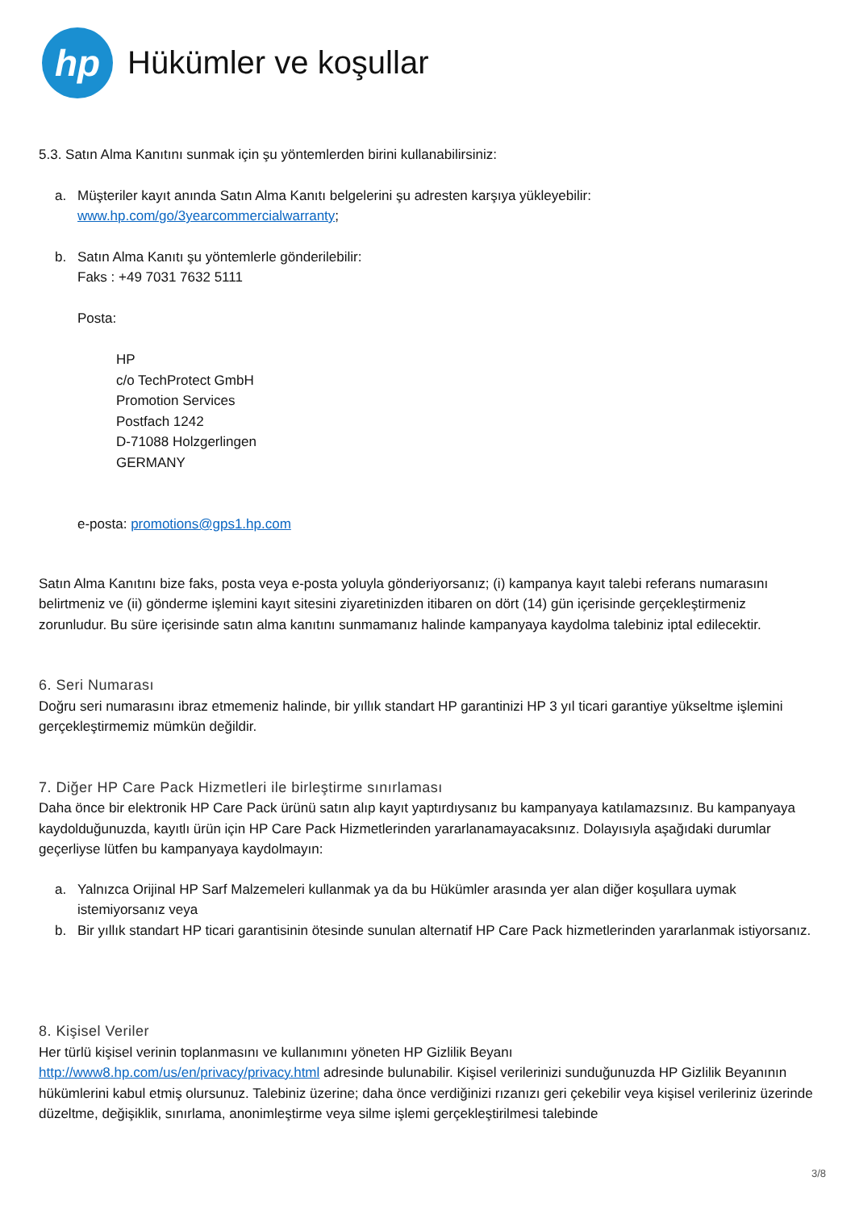hp
Hükümler ve koşullar
5.3. Satın Alma Kanıtını sunmak için şu yöntemlerden birini kullanabilirsiniz:
a. Müşteriler kayıt anında Satın Alma Kanıtı belgelerini şu adresten karşıya yükleyebilir:
www.hp.com/go/3yearcommercialwarranty;
b. Satın Alma Kanıtı şu yöntemlerle gönderilebilir:
Faks : +49 7031 7632 5111
Posta:
HP
c/o TechProtect GmbH
Promotion Services
Postfach 1242
D-71088 Holzgerlingen
GERMANY
e-posta: promotions@gps1.hp.com
Satın Alma Kanıtını bize faks, posta veya e-posta yoluyla gönderiyorsanız; (i) kampanya kayıt talebi referans numarasını belirtmeniz ve (ii) gönderme işlemini kayıt sitesini ziyaretinizden itibaren on dört (14) gün içerisinde gerçekleştirmeniz zorunludur. Bu süre içerisinde satın alma kanıtını sunmamanız halinde kampanyaya kaydolma talebiniz iptal edilecektir.
6. Seri Numarası
Doğru seri numarasını ibraz etmemeniz halinde, bir yıllık standart HP garantinizi HP 3 yıl ticari garantiye yükseltme işlemini gerçekleştirmemiz mümkün değildir.
7. Diğer HP Care Pack Hizmetleri ile birleştirme sınırlaması
Daha önce bir elektronik HP Care Pack ürünü satın alıp kayıt yaptırdıysanız bu kampanyaya katılamazsınız. Bu kampanyaya kaydolduğunuzda, kayıtlı ürün için HP Care Pack Hizmetlerinden yararlanamayacaksınız. Dolayısıyla aşağıdaki durumlar geçerliyse lütfen bu kampanyaya kaydolmayın:
a. Yalnızca Orijinal HP Sarf Malzemeleri kullanmak ya da bu Hükümler arasında yer alan diğer koşullara uymak istemiyorsanız veya
b. Bir yıllık standart HP ticari garantisinin ötesinde sunulan alternatif HP Care Pack hizmetlerinden yararlanmak istiyorsanız.
8. Kişisel Veriler
Her türlü kişisel verinin toplanmasını ve kullanımını yöneten HP Gizlilik Beyanı
http://www8.hp.com/us/en/privacy/privacy.html adresinde bulunabilir. Kişisel verilerinizi sunduğunuzda HP Gizlilik Beyanının hükümlerini kabul etmiş olursunuz. Talebiniz üzerine; daha önce verdiğinizi rızanızı geri çekebilir veya kişisel verileriniz üzerinde düzeltme, değişiklik, sınırlama, anonimleştirme veya silme işlemi gerçekleştirilmesi talebinde
3/8